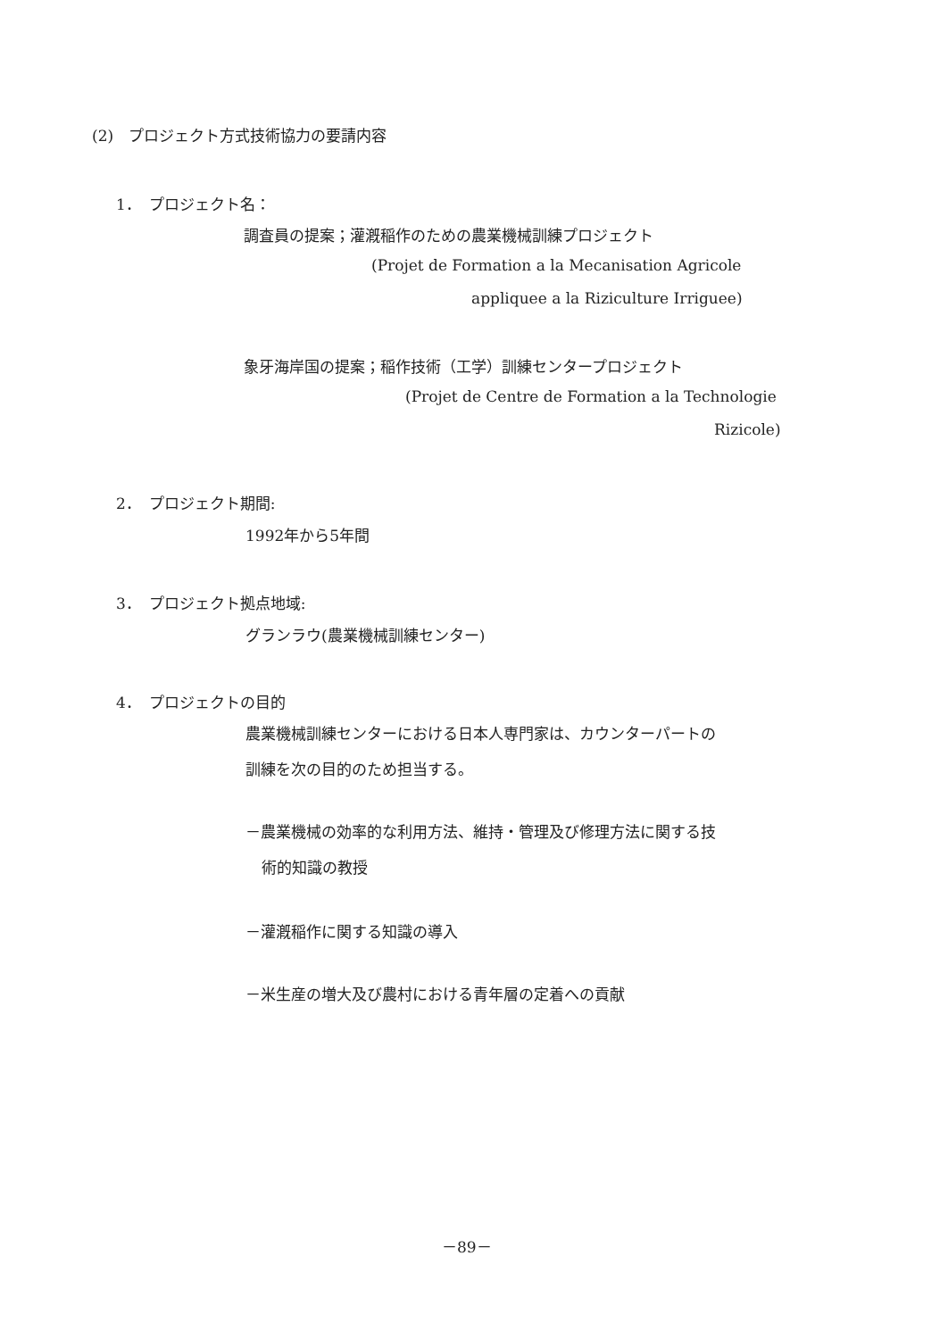(2)　プロジェクト方式技術協力の要請内容
1．　プロジェクト名：
調査員の提案；灌漑稲作のための農業機械訓練プロジェクト
(Projet de Formation a la Mecanisation Agricole
appliquee a la Riziculture Irriguee)
象牙海岸国の提案；稲作技術（工学）訓練センタープロジェクト
(Projet de Centre de Formation a la Technologie
Rizicole)
2．　プロジェクト期間:
1992年から5年間
3．　プロジェクト拠点地域:
グランラウ(農業機械訓練センター)
4．　プロジェクトの目的
農業機械訓練センターにおける日本人専門家は、カウンターパートの
訓練を次の目的のため担当する。
－農業機械の効率的な利用方法、維持・管理及び修理方法に関する技
術的知識の教授
－灌漑稲作に関する知識の導入
－米生産の増大及び農村における青年層の定着への貢献
－89－